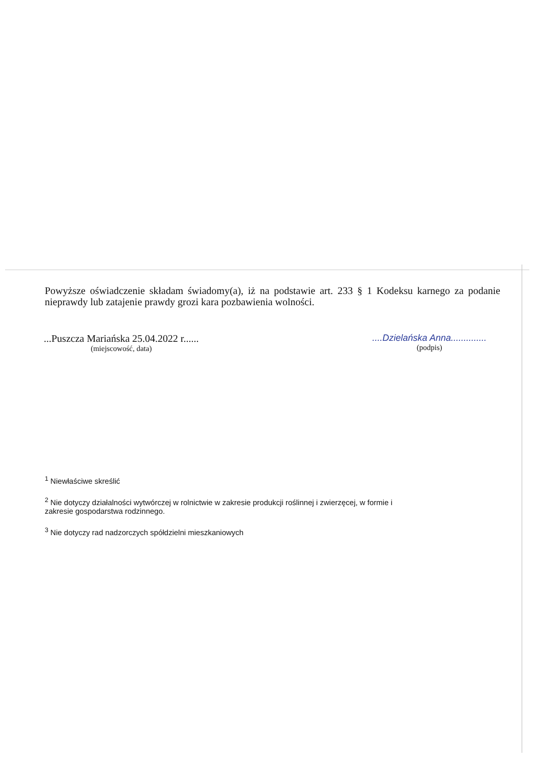Powyższe oświadczenie składam świadomy(a), iż na podstawie art. 233 § 1 Kodeksu karnego za podanie nieprawdy lub zatajenie prawdy grozi kara pozbawienia wolności.
...Puszcza Mariańska 25.04.2022 r......
(miejscowość, data)
....Dzielańska Anna..............
(podpis)
<sup>1</sup> Niewłaściwe skreślić
<sup>2</sup> Nie dotyczy działalności wytwórczej w rolnictwie w zakresie produkcji roślinnej i zwierzęcej, w formie i zakresie gospodarstwa rodzinnego.
<sup>3</sup> Nie dotyczy rad nadzorczych spółdzielni mieszkaniowych